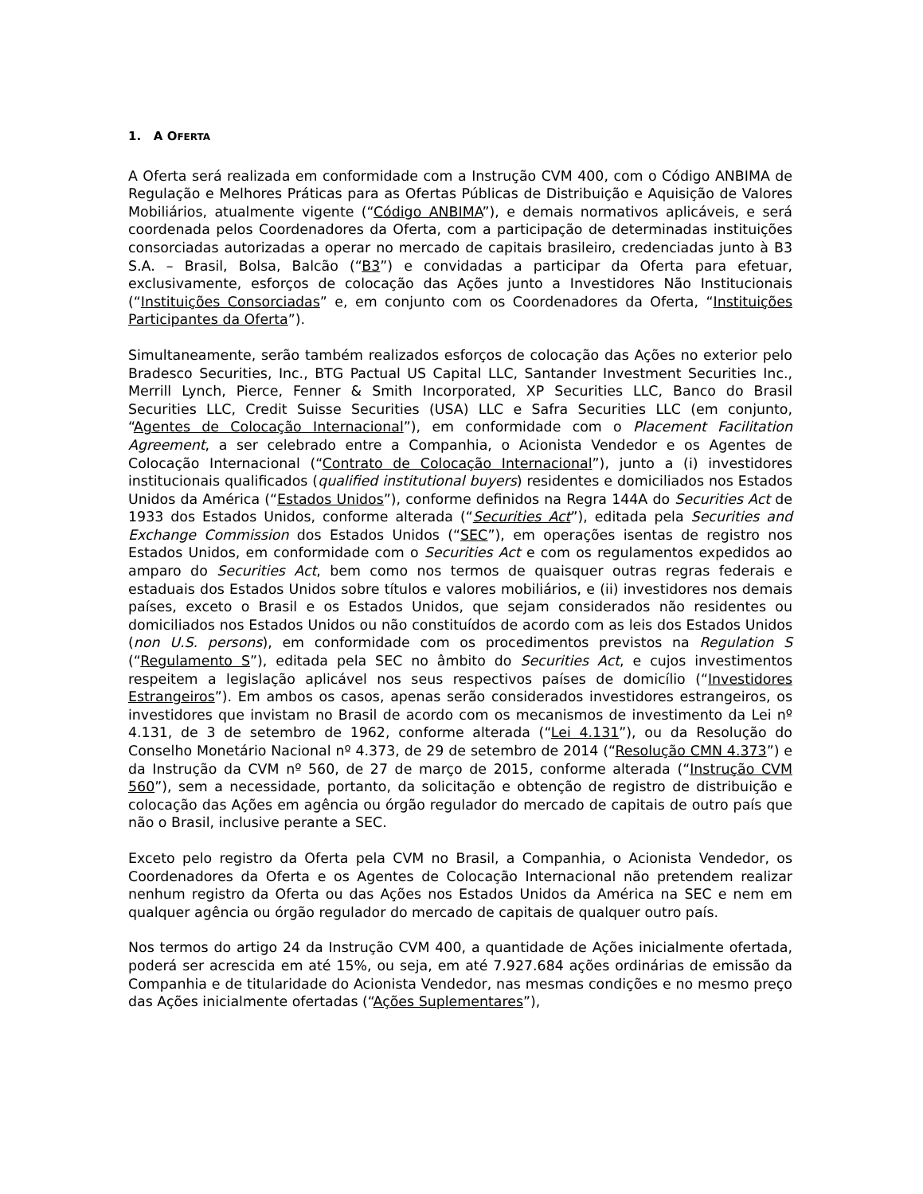1. A OFERTA
A Oferta será realizada em conformidade com a Instrução CVM 400, com o Código ANBIMA de Regulação e Melhores Práticas para as Ofertas Públicas de Distribuição e Aquisição de Valores Mobiliários, atualmente vigente (“Código ANBIMA”), e demais normativos aplicáveis, e será coordenada pelos Coordenadores da Oferta, com a participação de determinadas instituições consorciadas autorizadas a operar no mercado de capitais brasileiro, credenciadas junto à B3 S.A. – Brasil, Bolsa, Balcão (“B3”) e convidadas a participar da Oferta para efetuar, exclusivamente, esforços de colocação das Ações junto a Investidores Não Institucionais (“Instituições Consorciadas” e, em conjunto com os Coordenadores da Oferta, “Instituições Participantes da Oferta”).
Simultaneamente, serão também realizados esforços de colocação das Ações no exterior pelo Bradesco Securities, Inc., BTG Pactual US Capital LLC, Santander Investment Securities Inc., Merrill Lynch, Pierce, Fenner & Smith Incorporated, XP Securities LLC, Banco do Brasil Securities LLC, Credit Suisse Securities (USA) LLC e Safra Securities LLC (em conjunto, “Agentes de Colocação Internacional”), em conformidade com o Placement Facilitation Agreement, a ser celebrado entre a Companhia, o Acionista Vendedor e os Agentes de Colocação Internacional (“Contrato de Colocação Internacional”), junto a (i) investidores institucionais qualificados (qualified institutional buyers) residentes e domiciliados nos Estados Unidos da América (“Estados Unidos”), conforme definidos na Regra 144A do Securities Act de 1933 dos Estados Unidos, conforme alterada (“Securities Act”), editada pela Securities and Exchange Commission dos Estados Unidos (“SEC”), em operações isentas de registro nos Estados Unidos, em conformidade com o Securities Act e com os regulamentos expedidos ao amparo do Securities Act, bem como nos termos de quaisquer outras regras federais e estaduais dos Estados Unidos sobre títulos e valores mobiliários, e (ii) investidores nos demais países, exceto o Brasil e os Estados Unidos, que sejam considerados não residentes ou domiciliados nos Estados Unidos ou não constituídos de acordo com as leis dos Estados Unidos (non U.S. persons), em conformidade com os procedimentos previstos na Regulation S (“Regulamento S”), editada pela SEC no âmbito do Securities Act, e cujos investimentos respeitem a legislação aplicável nos seus respectivos países de domicílio (“Investidores Estrangeiros”). Em ambos os casos, apenas serão considerados investidores estrangeiros, os investidores que invistam no Brasil de acordo com os mecanismos de investimento da Lei nº 4.131, de 3 de setembro de 1962, conforme alterada (“Lei 4.131”), ou da Resolução do Conselho Monetário Nacional nº 4.373, de 29 de setembro de 2014 (“Resolução CMN 4.373”) e da Instrução da CVM nº 560, de 27 de março de 2015, conforme alterada (“Instrução CVM 560”), sem a necessidade, portanto, da solicitação e obtenção de registro de distribuição e colocação das Ações em agência ou órgão regulador do mercado de capitais de outro país que não o Brasil, inclusive perante a SEC.
Exceto pelo registro da Oferta pela CVM no Brasil, a Companhia, o Acionista Vendedor, os Coordenadores da Oferta e os Agentes de Colocação Internacional não pretendem realizar nenhum registro da Oferta ou das Ações nos Estados Unidos da América na SEC e nem em qualquer agência ou órgão regulador do mercado de capitais de qualquer outro país.
Nos termos do artigo 24 da Instrução CVM 400, a quantidade de Ações inicialmente ofertada, poderá ser acrescida em até 15%, ou seja, em até 7.927.684 ações ordinárias de emissão da Companhia e de titularidade do Acionista Vendedor, nas mesmas condições e no mesmo preço das Ações inicialmente ofertadas (“Ações Suplementares”),